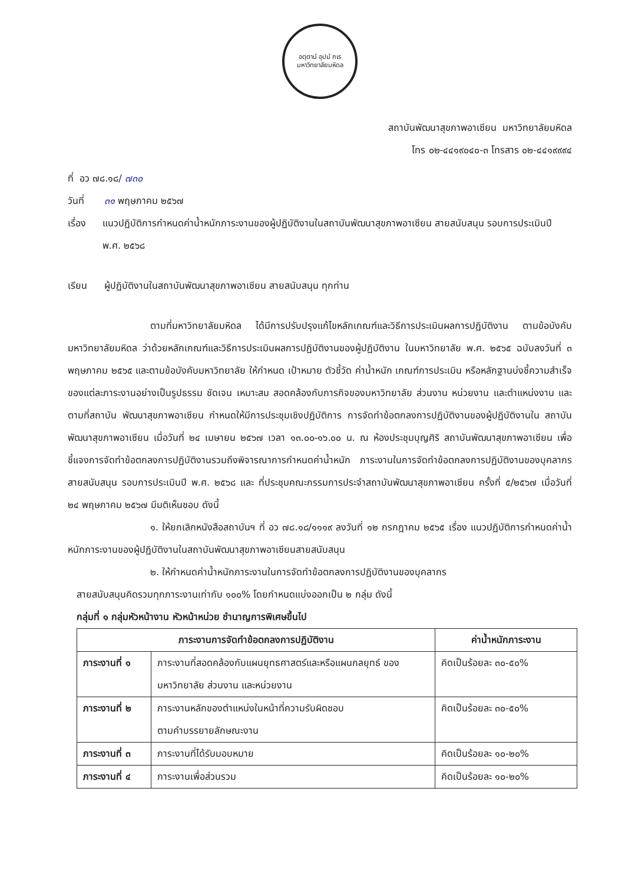อตฺตานํ อุปมํ กเร
มหาวิทยาลัยมหิดล
สถาบันพัฒนาสุขภาพอาเซียน มหาวิทยาลัยมหิดล
โทร ๐๒-๔๔๑๙๐๔๐-๓ โทรสาร ๐๒-๔๔๑๙๙๙๔
ที่ อว ๗๘.๑๘/ ๗๓๐
วันที่ ๓๑ พฤษภาคม ๒๕๖๗
เรื่อง แนวปฏิบัติการกำหนดค่าน้ำหนักภาระงานของผู้ปฏิบัติงานในสถาบันพัฒนาสุขภาพอาเซียน สายสนับสนุน รอบการประเมินปี พ.ศ. ๒๕๖๘
เรียน ผู้ปฏิบัติงานในสถาบันพัฒนาสุขภาพอาเซียน สายสนับสนุน ทุกท่าน
ตามที่มหาวิทยาลัยมหิดล ได้มีการปรับปรุงแก้ไขหลักเกณฑ์และวิธีการประเมินผลการปฏิบัติงาน ตามข้อบังคับมหาวิทยาลัยมหิดล ว่าด้วยหลักเกณฑ์และวิธีการประเมินผลการปฏิบัติงานของผู้ปฏิบัติงาน ในมหาวิทยาลัย พ.ศ. ๒๕๖๕ ฉบับลงวันที่ ๓ พฤษภาคม ๒๕๖๕ และตามข้อบังคับมหาวิทยาลัย ให้กำหนด เป้าหมาย ตัวชี้วัด ค่าน้ำหนัก เกณฑ์การประเมิน หรือหลักฐานบ่งชี้ความสำเร็จของแต่ละภาระงานอย่างเป็นรูปธรรม ชัดเจน เหมาะสม สอดคล้องกับภารกิจของมหาวิทยาลัย ส่วนงาน หน่วยงาน และตำแหน่งงาน และตามที่สถาบัน พัฒนาสุขภาพอาเซียน กำหนดให้มีการประชุมเชิงปฏิบัติการ การจัดทำข้อตกลงการปฏิบัติงานของผู้ปฏิบัติงานใน สถาบันพัฒนาสุขภาพอาเซียน เมื่อวันที่ ๒๔ เมษายน ๒๕๖๗ เวลา ๑๓.๐๐-๑๖.๐๐ น. ณ ห้องประชุมบุญศิริ สถาบันพัฒนาสุขภาพอาเซียน เพื่อชี้แจงการจัดทำข้อตกลงการปฏิบัติงานรวมถึงพิจารณาการกำหนดค่าน้ำหนัก ภาระงานในการจัดทำข้อตกลงการปฏิบัติงานของบุคลากรสายสนับสนุน รอบการประเมินปี พ.ศ. ๒๕๖๘ และ ที่ประชุมคณะกรรมการประจำสถาบันพัฒนาสุขภาพอาเซียน ครั้งที่ ๕/๒๕๖๗ เมื่อวันที่ ๒๔ พฤษภาคม ๒๕๖๗ มีมติเห็นชอบ ดังนี้
๑. ให้ยกเลิกหนังสือสถาบันฯ ที่ อว ๗๘.๑๘/๑๑๑๙ ลงวันที่ ๑๒ กรกฎาคม ๒๕๖๕ เรื่อง แนวปฏิบัติการกำหนดค่าน้ำหนักภาระงานของผู้ปฏิบัติงานในสถาบันพัฒนาสุขภาพอาเซียนสายสนับสนุน
๒. ให้กำหนดค่าน้ำหนักภาระงานในการจัดทำข้อตกลงการปฏิบัติงานของบุคลากร
สายสนับสนุนคิดรวมทุกภาระงานเท่ากับ ๑๐๐% โดยกำหนดแบ่งออกเป็น ๒ กลุ่ม ดังนี้
กลุ่มที่ ๑ กลุ่มหัวหน้างาน หัวหน้าหน่วย ชำนาญการพิเศษขึ้นไป
| ภาระงานการจัดทำข้อตกลงการปฏิบัติงาน | | ค่าน้ำหนักภาระงาน |
| --- | --- | --- |
| ภาระงานที่ ๑ | ภาระงานที่สอดคล้องกับแผนยุทธศาสตร์และหรือแผนกลยุทธ์ ของมหาวิทยาลัย ส่วนงาน และหน่วยงาน | คิดเป็นร้อยละ ๓๐-๕๐% |
| ภาระงานที่ ๒ | ภาระงานหลักของตำแหน่งในหน้าที่ความรับผิดชอบ ตามคำบรรยายลักษณะงาน | คิดเป็นร้อยละ ๓๐-๕๐% |
| ภาระงานที่ ๓ | ภาระงานที่ได้รับมอบหมาย | คิดเป็นร้อยละ ๑๐-๒๐% |
| ภาระงานที่ ๔ | ภาระงานเพื่อส่วนรวม | คิดเป็นร้อยละ ๑๐-๒๐% |